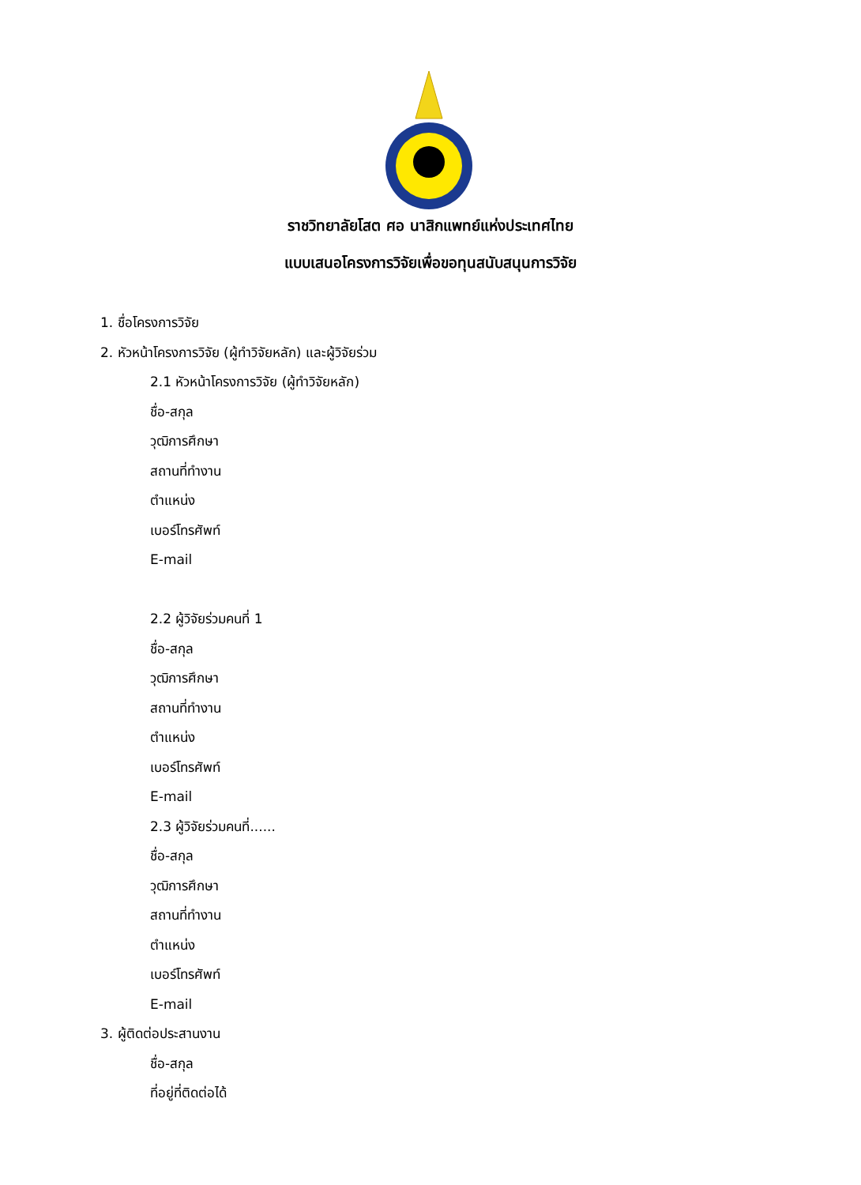ราชวิทยาลัยโสต ศอ นาสิกแพทย์แห่งประเทศไทย
แบบเสนอโครงการวิจัยเพื่อขอทุนสนับสนุนการวิจัย
1. ชื่อโครงการวิจัย
2. หัวหน้าโครงการวิจัย (ผู้ทำวิจัยหลัก) และผู้วิจัยร่วม
2.1 หัวหน้าโครงการวิจัย (ผู้ทำวิจัยหลัก)
ชื่อ-สกุล
วุฒิการศึกษา
สถานที่ทำงาน
ตำแหน่ง
เบอร์โทรศัพท์
E-mail
2.2 ผู้วิจัยร่วมคนที่ 1
ชื่อ-สกุล
วุฒิการศึกษา
สถานที่ทำงาน
ตำแหน่ง
เบอร์โทรศัพท์
E-mail
2.3 ผู้วิจัยร่วมคนที่......
ชื่อ-สกุล
วุฒิการศึกษา
สถานที่ทำงาน
ตำแหน่ง
เบอร์โทรศัพท์
E-mail
3. ผู้ติดต่อประสานงาน
ชื่อ-สกุล
ที่อยู่ที่ติดต่อได้